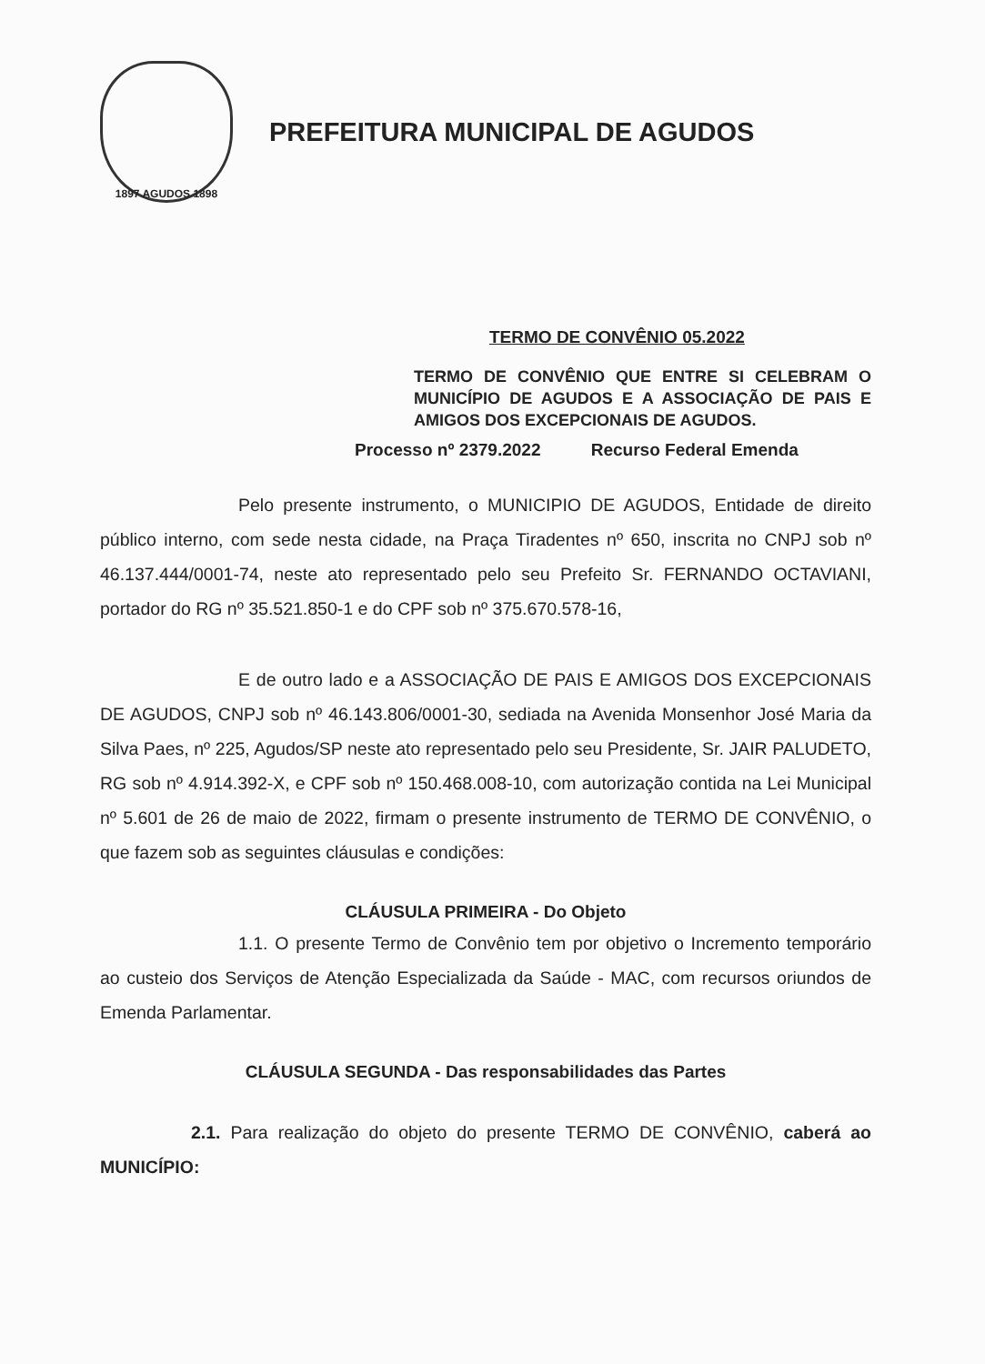1897 AGUDOS 1898
PREFEITURA MUNICIPAL DE AGUDOS
TERMO DE CONVÊNIO 05.2022
TERMO DE CONVÊNIO QUE ENTRE SI CELEBRAM O MUNICÍPIO DE AGUDOS E A ASSOCIAÇÃO DE PAIS E AMIGOS DOS EXCEPCIONAIS DE AGUDOS.
Processo nº 2379.2022 Recurso Federal Emenda
Pelo presente instrumento, o MUNICIPIO DE AGUDOS, Entidade de direito público interno, com sede nesta cidade, na Praça Tiradentes nº 650, inscrita no CNPJ sob nº 46.137.444/0001-74, neste ato representado pelo seu Prefeito Sr. FERNANDO OCTAVIANI, portador do RG nº 35.521.850-1 e do CPF sob nº 375.670.578-16,
E de outro lado e a ASSOCIAÇÃO DE PAIS E AMIGOS DOS EXCEPCIONAIS DE AGUDOS, CNPJ sob nº 46.143.806/0001-30, sediada na Avenida Monsenhor José Maria da Silva Paes, nº 225, Agudos/SP neste ato representado pelo seu Presidente, Sr. JAIR PALUDETO, RG sob nº 4.914.392-X, e CPF sob nº 150.468.008-10, com autorização contida na Lei Municipal nº 5.601 de 26 de maio de 2022, firmam o presente instrumento de TERMO DE CONVÊNIO, o que fazem sob as seguintes cláusulas e condições:
CLÁUSULA PRIMEIRA - Do Objeto
1.1. O presente Termo de Convênio tem por objetivo o Incremento temporário ao custeio dos Serviços de Atenção Especializada da Saúde - MAC, com recursos oriundos de Emenda Parlamentar.
CLÁUSULA SEGUNDA - Das responsabilidades das Partes
2.1. Para realização do objeto do presente TERMO DE CONVÊNIO, caberá ao MUNICÍPIO: